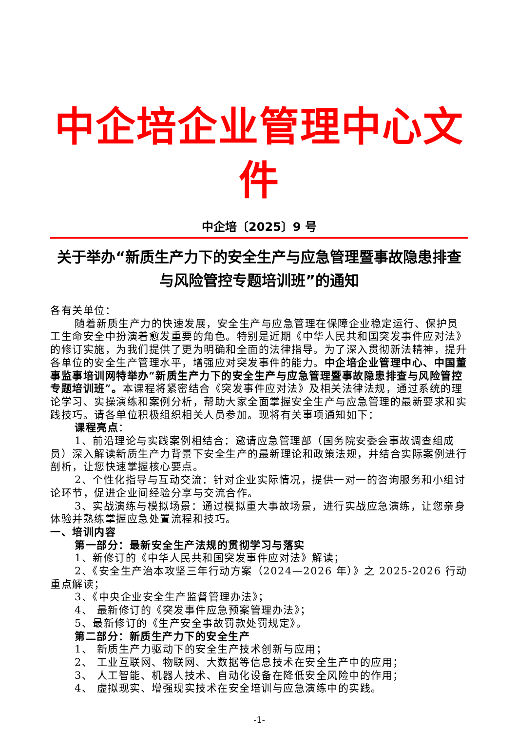中企培企业管理中心文件
中企培〔2025〕9 号
关于举办“新质生产力下的安全生产与应急管理暨事故隐患排查与风险管控专题培训班”的通知
各有关单位：
随着新质生产力的快速发展，安全生产与应急管理在保障企业稳定运行、保护员工生命安全中扮演着愈发重要的角色。特别是近期《中华人民共和国突发事件应对法》的修订实施，为我们提供了更为明确和全面的法律指导。为了深入贯彻新法精神，提升各单位的安全生产管理水平，增强应对突发事件的能力。中企培企业管理中心、中国董事监事培训网特举办“新质生产力下的安全生产与应急管理暨事故隐患排查与风险管控专题培训班”。本课程将紧密结合《突发事件应对法》及相关法律法规，通过系统的理论学习、实操演练和案例分析，帮助大家全面掌握安全生产与应急管理的最新要求和实践技巧。请各单位积极组织相关人员参加。现将有关事项通知如下：
课程亮点：
1、前沿理论与实践案例相结合：邀请应急管理部（国务院安委会事故调查组成员）深入解读新质生产力背景下安全生产的最新理论和政策法规，并结合实际案例进行剖析，让您快速掌握核心要点。
2、个性化指导与互动交流：针对企业实际情况，提供一对一的咨询服务和小组讨论环节，促进企业间经验分享与交流合作。
3、实战演练与模拟场景：通过模拟重大事故场景，进行实战应急演练，让您亲身体验并熟练掌握应急处置流程和技巧。
一、培训内容
第一部分：最新安全生产法规的贯彻学习与落实
1、新修订的《中华人民共和国突发事件应对法》解读；
2、《安全生产治本攻坚三年行动方案（2024—2026 年）》之 2025-2026 行动重点解读；
3、《中央企业安全生产监督管理办法》；
4、 最新修订的《突发事件应急预案管理办法》；
5、最新修订的《生产安全事故罚款处罚规定》。
第二部分：新质生产力下的安全生产
1、 新质生产力驱动下的安全生产技术创新与应用；
2、 工业互联网、物联网、大数据等信息技术在安全生产中的应用；
3、 人工智能、机器人技术、自动化设备在降低安全风险中的作用；
4、 虚拟现实、增强现实技术在安全培训与应急演练中的实践。
-1-